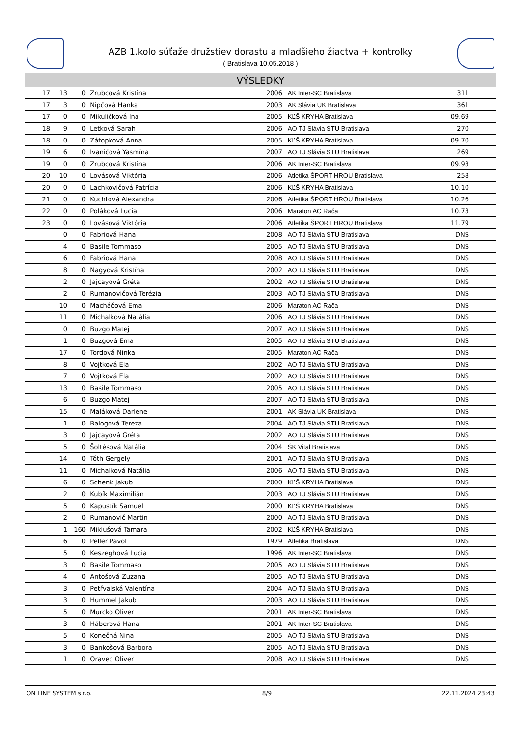AZB 1.kolo súťaže družstiev dorastu a mladšieho žiactva + kontrolky
( Bratislava 10.05.2018 )
VÝSLEDKY
| 17 | 13 | 0 | Zrubcová Kristína | 2006 | AK Inter-SC Bratislava | 311 | |
| 17 | 3 | 0 | Nipčová Hanka | 2003 | AK Slávia UK Bratislava | 361 | |
| 17 | 0 | 0 | Mikuličková Ina | 2005 | KĽŠ KRYHA Bratislava | 09.69 | |
| 18 | 9 | 0 | Letková Sarah | 2006 | AO TJ Slávia STU Bratislava | 270 | |
| 18 | 0 | 0 | Zátopková Anna | 2005 | KĽŠ KRYHA Bratislava | 09.70 | |
| 19 | 6 | 0 | Ivaničová Yasmína | 2007 | AO TJ Slávia STU Bratislava | 269 | |
| 19 | 0 | 0 | Zrubcová Kristína | 2006 | AK Inter-SC Bratislava | 09.93 | |
| 20 | 10 | 0 | Lovásová Viktória | 2006 | Atletika ŠPORT HROU Bratislava | 258 | |
| 20 | 0 | 0 | Lachkovičová Patrícia | 2006 | KĽŠ KRYHA Bratislava | 10.10 | |
| 21 | 0 | 0 | Kuchtová Alexandra | 2006 | Atletika ŠPORT HROU Bratislava | 10.26 | |
| 22 | 0 | 0 | Poláková Lucia | 2006 | Maraton AC Rača | 10.73 | |
| 23 | 0 | 0 | Lovásová Viktória | 2006 | Atletika ŠPORT HROU Bratislava | 11.79 | |
| | 0 | 0 | Fabriová Hana | 2008 | AO TJ Slávia STU Bratislava | DNS | |
| | 4 | 0 | Basile Tommaso | 2005 | AO TJ Slávia STU Bratislava | DNS | |
| | 6 | 0 | Fabriová Hana | 2008 | AO TJ Slávia STU Bratislava | DNS | |
| | 8 | 0 | Nagyová Kristína | 2002 | AO TJ Slávia STU Bratislava | DNS | |
| | 2 | 0 | Jajcayová Gréta | 2002 | AO TJ Slávia STU Bratislava | DNS | |
| | 2 | 0 | Rumanovičová Terézia | 2003 | AO TJ Slávia STU Bratislava | DNS | |
| | 10 | 0 | Macháčová Ema | 2006 | Maraton AC Rača | DNS | |
| | 11 | 0 | Michalková Natália | 2006 | AO TJ Slávia STU Bratislava | DNS | |
| | 0 | 0 | Buzgo Matej | 2007 | AO TJ Slávia STU Bratislava | DNS | |
| | 1 | 0 | Buzgová Ema | 2005 | AO TJ Slávia STU Bratislava | DNS | |
| | 17 | 0 | Tordová Ninka | 2005 | Maraton AC Rača | DNS | |
| | 8 | 0 | Vojtková Ela | 2002 | AO TJ Slávia STU Bratislava | DNS | |
| | 7 | 0 | Vojtková Ela | 2002 | AO TJ Slávia STU Bratislava | DNS | |
| | 13 | 0 | Basile Tommaso | 2005 | AO TJ Slávia STU Bratislava | DNS | |
| | 6 | 0 | Buzgo Matej | 2007 | AO TJ Slávia STU Bratislava | DNS | |
| | 15 | 0 | Maláková Darlene | 2001 | AK Slávia UK Bratislava | DNS | |
| | 1 | 0 | Balogová Tereza | 2004 | AO TJ Slávia STU Bratislava | DNS | |
| | 3 | 0 | Jajcayová Gréta | 2002 | AO TJ Slávia STU Bratislava | DNS | |
| | 5 | 0 | Šoltésová Natália | 2004 | ŠK Vital Bratislava | DNS | |
| | 14 | 0 | Tóth Gergely | 2001 | AO TJ Slávia STU Bratislava | DNS | |
| | 11 | 0 | Michalková Natália | 2006 | AO TJ Slávia STU Bratislava | DNS | |
| | 6 | 0 | Schenk Jakub | 2000 | KĽŠ KRYHA Bratislava | DNS | |
| | 2 | 0 | Kubík Maximilián | 2003 | AO TJ Slávia STU Bratislava | DNS | |
| | 5 | 0 | Kapustík Samuel | 2000 | KĽŠ KRYHA Bratislava | DNS | |
| | 2 | 0 | Rumanovič Martin | 2000 | AO TJ Slávia STU Bratislava | DNS | |
| | 1 | 160 | Miklušová Tamara | 2002 | KĽŠ KRYHA Bratislava | DNS | |
| | 6 | 0 | Peller Pavol | 1979 | Atletika Bratislava | DNS | |
| | 5 | 0 | Keszeghová Lucia | 1996 | AK Inter-SC Bratislava | DNS | |
| | 3 | 0 | Basile Tommaso | 2005 | AO TJ Slávia STU Bratislava | DNS | |
| | 4 | 0 | Antošová Zuzana | 2005 | AO TJ Slávia STU Bratislava | DNS | |
| | 3 | 0 | Petřvalská Valentína | 2004 | AO TJ Slávia STU Bratislava | DNS | |
| | 3 | 0 | Hummel Jakub | 2003 | AO TJ Slávia STU Bratislava | DNS | |
| | 5 | 0 | Murcko Oliver | 2001 | AK Inter-SC Bratislava | DNS | |
| | 3 | 0 | Háberová Hana | 2001 | AK Inter-SC Bratislava | DNS | |
| | 5 | 0 | Konečná Nina | 2005 | AO TJ Slávia STU Bratislava | DNS | |
| | 3 | 0 | Bankošová Barbora | 2005 | AO TJ Slávia STU Bratislava | DNS | |
| | 1 | 0 | Oravec Oliver | 2008 | AO TJ Slávia STU Bratislava | DNS | |
ON LINE SYSTEM s.r.o. 8/9 22.11.2024 23:43